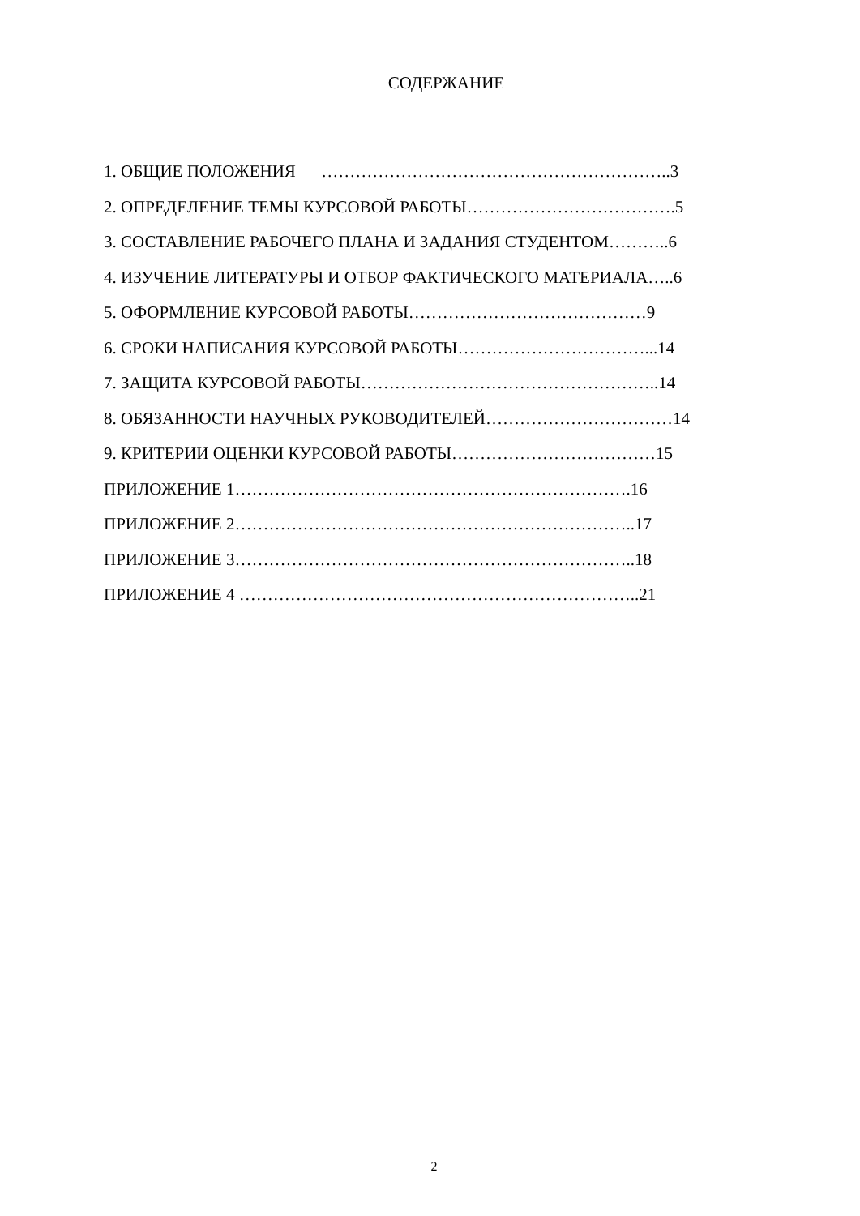СОДЕРЖАНИЕ
1. ОБЩИЕ ПОЛОЖЕНИЯ ……………………………………………………..3
2. ОПРЕДЕЛЕНИЕ ТЕМЫ КУРСОВОЙ РАБОТЫ……………………………….5
3. СОСТАВЛЕНИЕ РАБОЧЕГО ПЛАНА И ЗАДАНИЯ СТУДЕНТОМ………..6
4. ИЗУЧЕНИЕ ЛИТЕРАТУРЫ И ОТБОР ФАКТИЧЕСКОГО МАТЕРИАЛА…..6
5. ОФОРМЛЕНИЕ КУРСОВОЙ РАБОТЫ……………………………………9
6. СРОКИ НАПИСАНИЯ КУРСОВОЙ РАБОТЫ……………………………...14
7. ЗАЩИТА КУРСОВОЙ РАБОТЫ……………………………………………..14
8. ОБЯЗАННОСТИ НАУЧНЫХ РУКОВОДИТЕЛЕЙ……………………………14
9. КРИТЕРИИ ОЦЕНКИ КУРСОВОЙ РАБОТЫ………………………………15
ПРИЛОЖЕНИЕ 1…………………………………………………………….16
ПРИЛОЖЕНИЕ 2……………………………………………………………..17
ПРИЛОЖЕНИЕ 3……………………………………………………………..18
ПРИЛОЖЕНИЕ 4 ……………………………………………………………..21
2